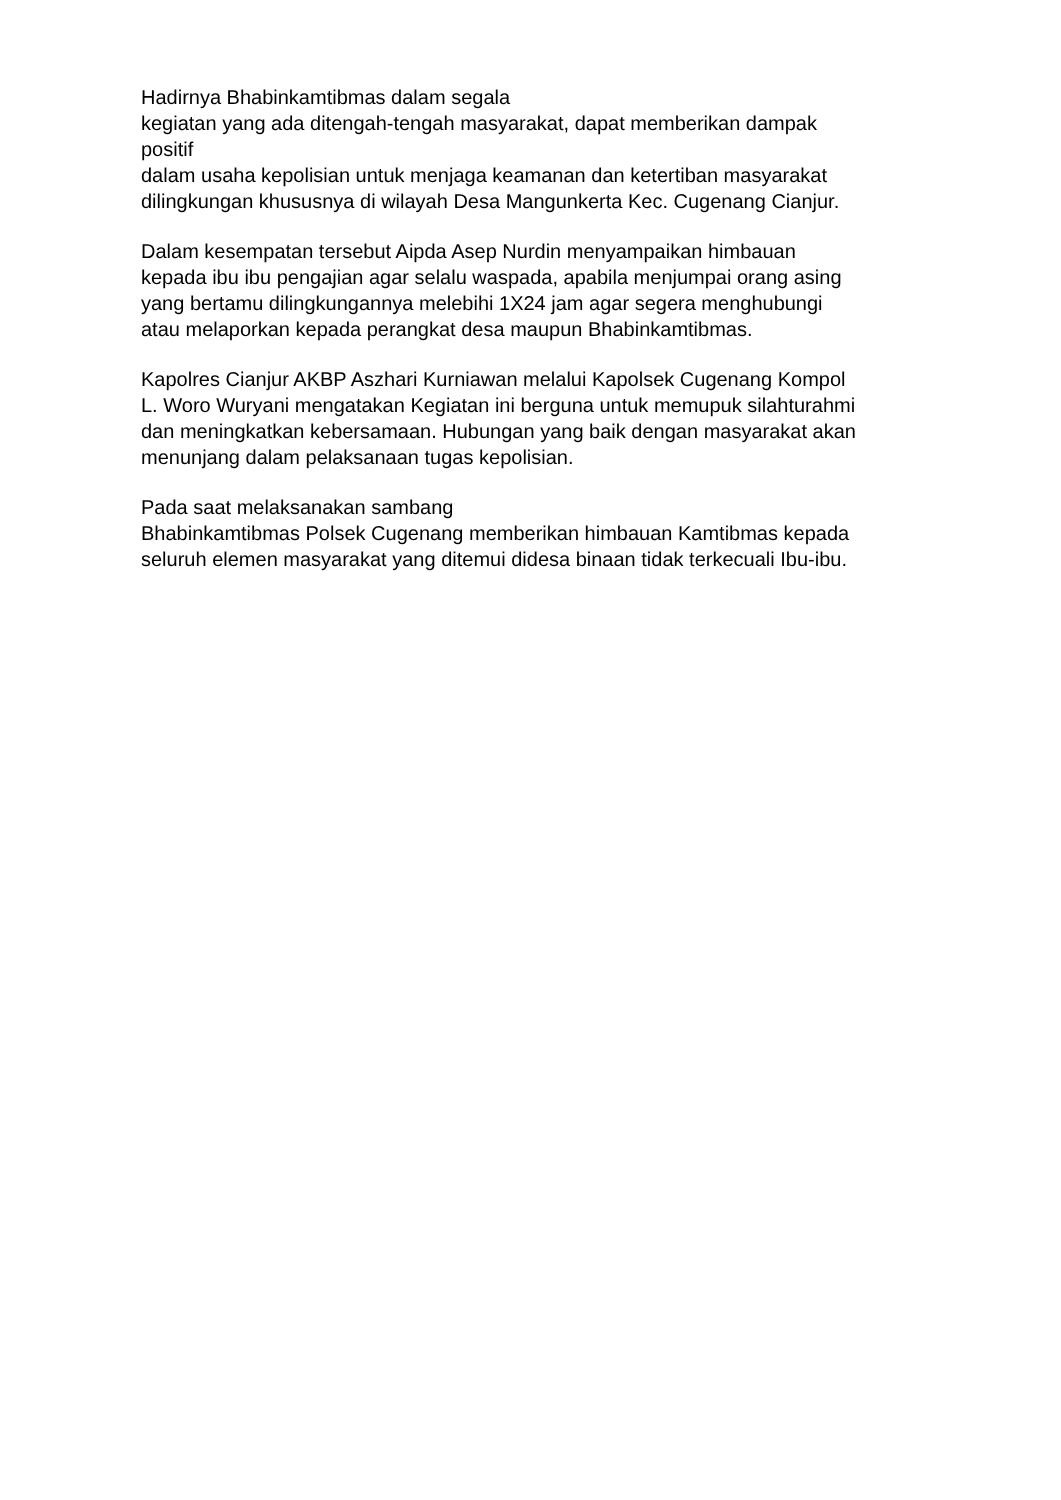Hadirnya Bhabinkamtibmas dalam segala
kegiatan yang ada ditengah-tengah masyarakat, dapat memberikan dampak
positif
dalam usaha kepolisian untuk menjaga keamanan dan ketertiban masyarakat
dilingkungan khususnya di wilayah Desa Mangunkerta Kec. Cugenang Cianjur.
Dalam kesempatan tersebut Aipda Asep Nurdin menyampaikan himbauan
kepada ibu ibu pengajian agar selalu waspada, apabila menjumpai orang asing
yang bertamu dilingkungannya melebihi 1X24 jam agar segera menghubungi
atau melaporkan kepada perangkat desa maupun Bhabinkamtibmas.
Kapolres Cianjur AKBP Aszhari Kurniawan melalui Kapolsek Cugenang Kompol
L. Woro Wuryani mengatakan Kegiatan ini berguna untuk memupuk silahturahmi
dan meningkatkan kebersamaan. Hubungan yang baik dengan masyarakat akan
menunjang dalam pelaksanaan tugas kepolisian.
Pada saat melaksanakan sambang
Bhabinkamtibmas Polsek Cugenang memberikan himbauan Kamtibmas kepada
seluruh elemen masyarakat yang ditemui didesa binaan tidak terkecuali Ibu-ibu.